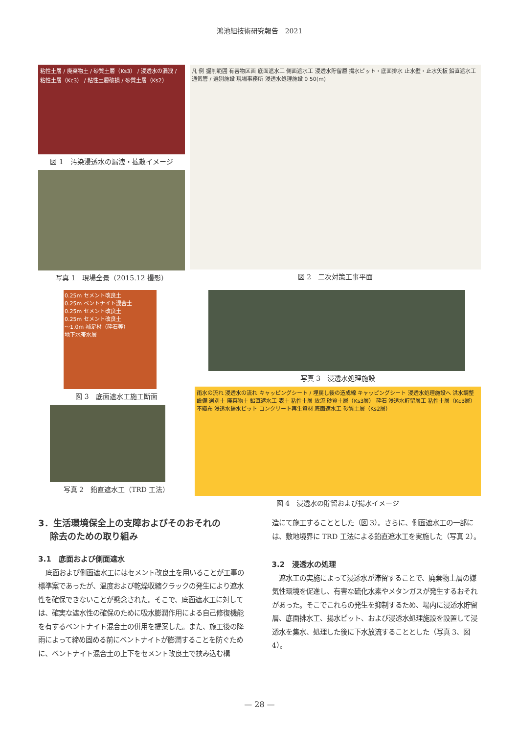鴻池組技術研究報告　2021
粘性土層 / 廃棄物土 / 砂質土層（Ks3） / 浸透水の漏洩 / 粘性土層（Kc3） / 粘性土層破損 / 砂質土層（Ks2）
図 1　汚染浸透水の漏洩・拡散イメージ
写真 1　現場全景（2015.12 撮影）
凡 例 掘削範囲 有害物区画 底面遮水工 側面遮水工 浸透水貯留層 揚水ピット・底面排水 止水壁・止水矢板 鉛直遮水工 通気管 / 選別施設 現場事務所 浸透水処理施設 0 50(m)
図 2　二次対策工事平面
0.25m セメント改良土
0.25m ベントナイト混合土
0.25m セメント改良土
0.25m セメント改良土
～1.0m 補足材（砕石等）
地下水帯水層
図 3　底面遮水工施工断面
写真 2　鉛直遮水工（TRD 工法）
写真 3　浸透水処理施設
雨水の流れ 浸透水の流れ キャッピングシート / 埋戻し後の造成線 キャッピングシート 浸透水処理施設へ 洪水調整設備 選別土 廃棄物土 鉛直遮水工 表土 粘性土層 放流 砂質土層（Ks3層） 砕石 浸透水貯留層工 粘性土層（Kc3層） 不織布 浸透水揚水ピット コンクリート再生資材 底面遮水工 砂質土層（Ks2層）
図 4　浸透水の貯留および揚水イメージ
3．生活環境保全上の支障およびそのおそれの
　 除去のための取り組み
3.1　底面および側面遮水
底面および側面遮水工にはセメント改良土を用いることが工事の標準案であったが、温度および乾燥収縮クラックの発生により遮水性を確保できないことが懸念された。そこで、底面遮水工に対しては、確実な遮水性の確保のために吸水膨潤作用による自己修復機能を有するベントナイト混合土の併用を提案した。また、施工後の降雨によって締め固める前にベントナイトが膨潤することを防ぐために、ベントナイト混合土の上下をセメント改良土で挟み込む構
造にて施工することとした（図 3）。さらに、側面遮水工の一部には、敷地境界に TRD 工法による鉛直遮水工を実施した（写真 2）。
3.2　浸透水の処理
遮水工の実施によって浸透水が滞留することで、廃棄物土層の嫌気性環境を促進し、有害な硫化水素やメタンガスが発生するおそれがあった。そこでこれらの発生を抑制するため、場内に浸透水貯留層、底面排水工、揚水ピット、および浸透水処理施設を設置して浸透水を集水、処理した後に下水放流することとした（写真 3、図 4）。
— 28 —